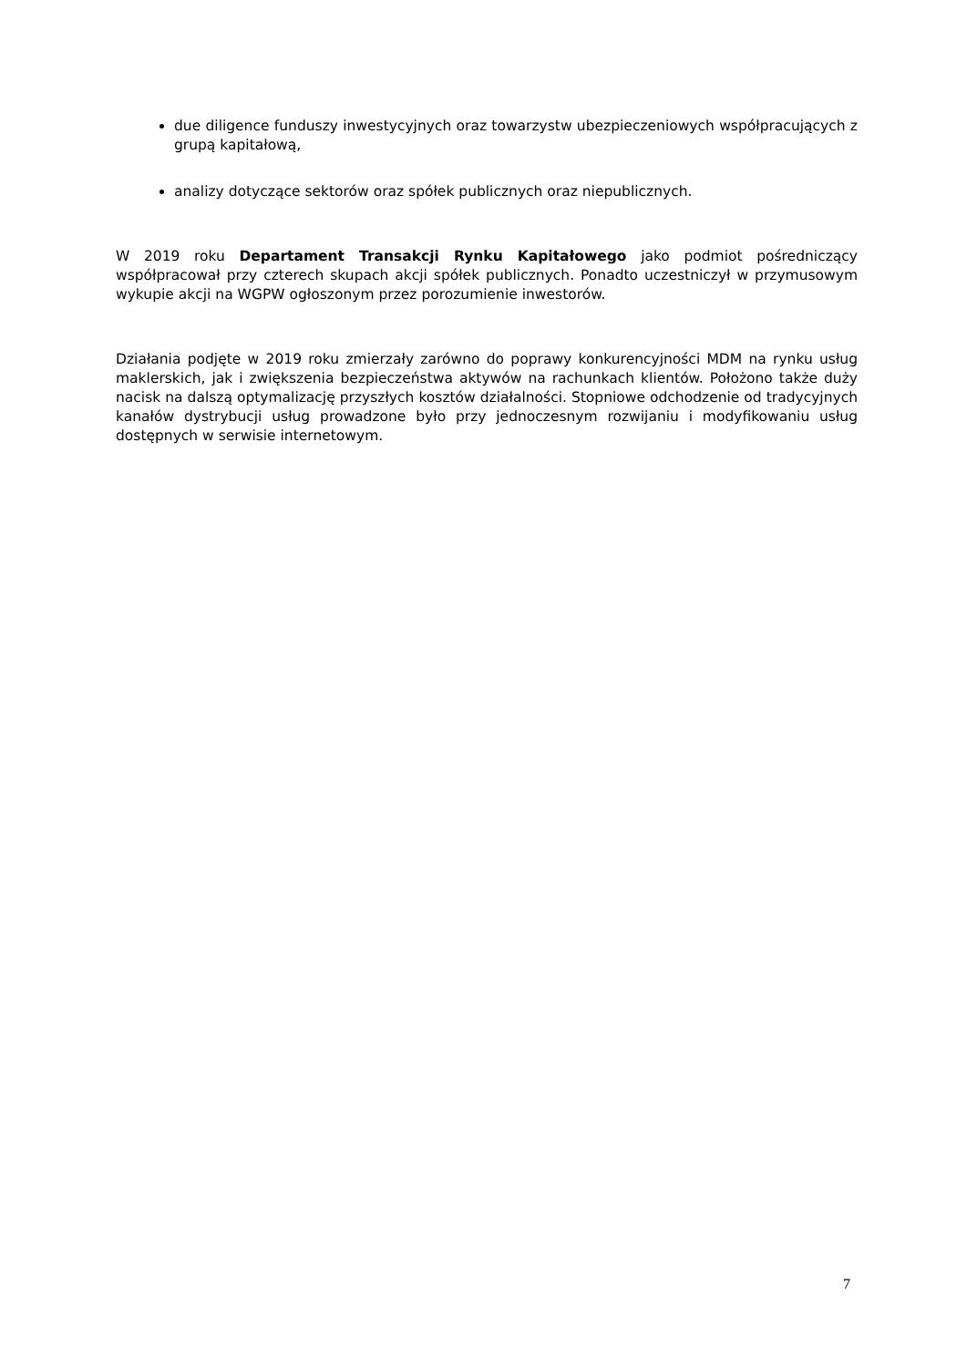due diligence funduszy inwestycyjnych oraz towarzystw ubezpieczeniowych współpracujących z grupą kapitałową,
analizy dotyczące sektorów oraz spółek publicznych oraz niepublicznych.
W 2019 roku Departament Transakcji Rynku Kapitałowego jako podmiot pośredniczący współpracował przy czterech skupach akcji spółek publicznych. Ponadto uczestniczył w przymusowym wykupie akcji na WGPW ogłoszonym przez porozumienie inwestorów.
Działania podjęte w 2019 roku zmierzały zarówno do poprawy konkurencyjności MDM na rynku usług maklerskich, jak i zwiększenia bezpieczeństwa aktywów na rachunkach klientów. Położono także duży nacisk na dalszą optymalizację przyszłych kosztów działalności. Stopniowe odchodzenie od tradycyjnych kanałów dystrybucji usług prowadzone było przy jednoczesnym rozwijaniu i modyfikowaniu usług dostępnych w serwisie internetowym.
7